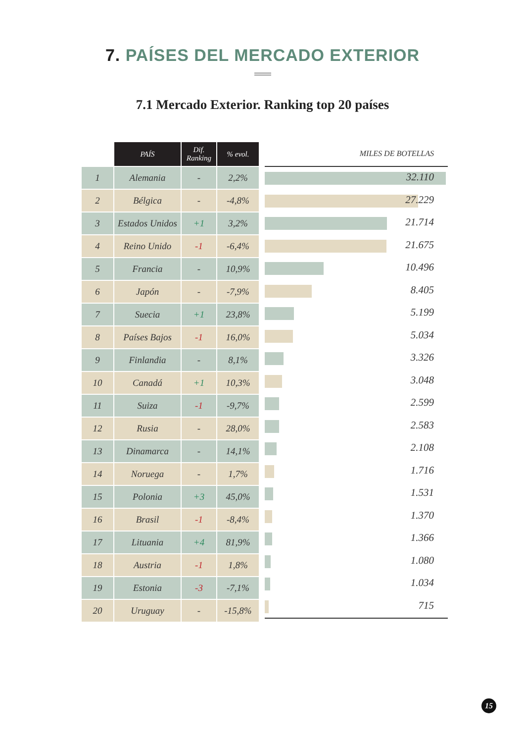7. PAÍSES DEL MERCADO EXTERIOR
7.1 Mercado Exterior. Ranking top 20 países
| | PAÍS | Dif. Ranking | % evol. |
| --- | --- | --- | --- |
| 1 | Alemania | - | 2,2% |
| 2 | Bélgica | - | -4,8% |
| 3 | Estados Unidos | +1 | 3,2% |
| 4 | Reino Unido | -1 | -6,4% |
| 5 | Francia | - | 10,9% |
| 6 | Japón | - | -7,9% |
| 7 | Suecia | +1 | 23,8% |
| 8 | Países Bajos | -1 | 16,0% |
| 9 | Finlandia | - | 8,1% |
| 10 | Canadá | +1 | 10,3% |
| 11 | Suiza | -1 | -9,7% |
| 12 | Rusia | - | 28,0% |
| 13 | Dinamarca | - | 14,1% |
| 14 | Noruega | - | 1,7% |
| 15 | Polonia | +3 | 45,0% |
| 16 | Brasil | -1 | -8,4% |
| 17 | Lituania | +4 | 81,9% |
| 18 | Austria | -1 | 1,8% |
| 19 | Estonia | -3 | -7,1% |
| 20 | Uruguay | - | -15,8% |
MILES DE BOTELLAS
32.110
27.229
21.714
21.675
10.496
8.405
5.199
5.034
3.326
3.048
2.599
2.583
2.108
1.716
1.531
1.370
1.366
1.080
1.034
715
15